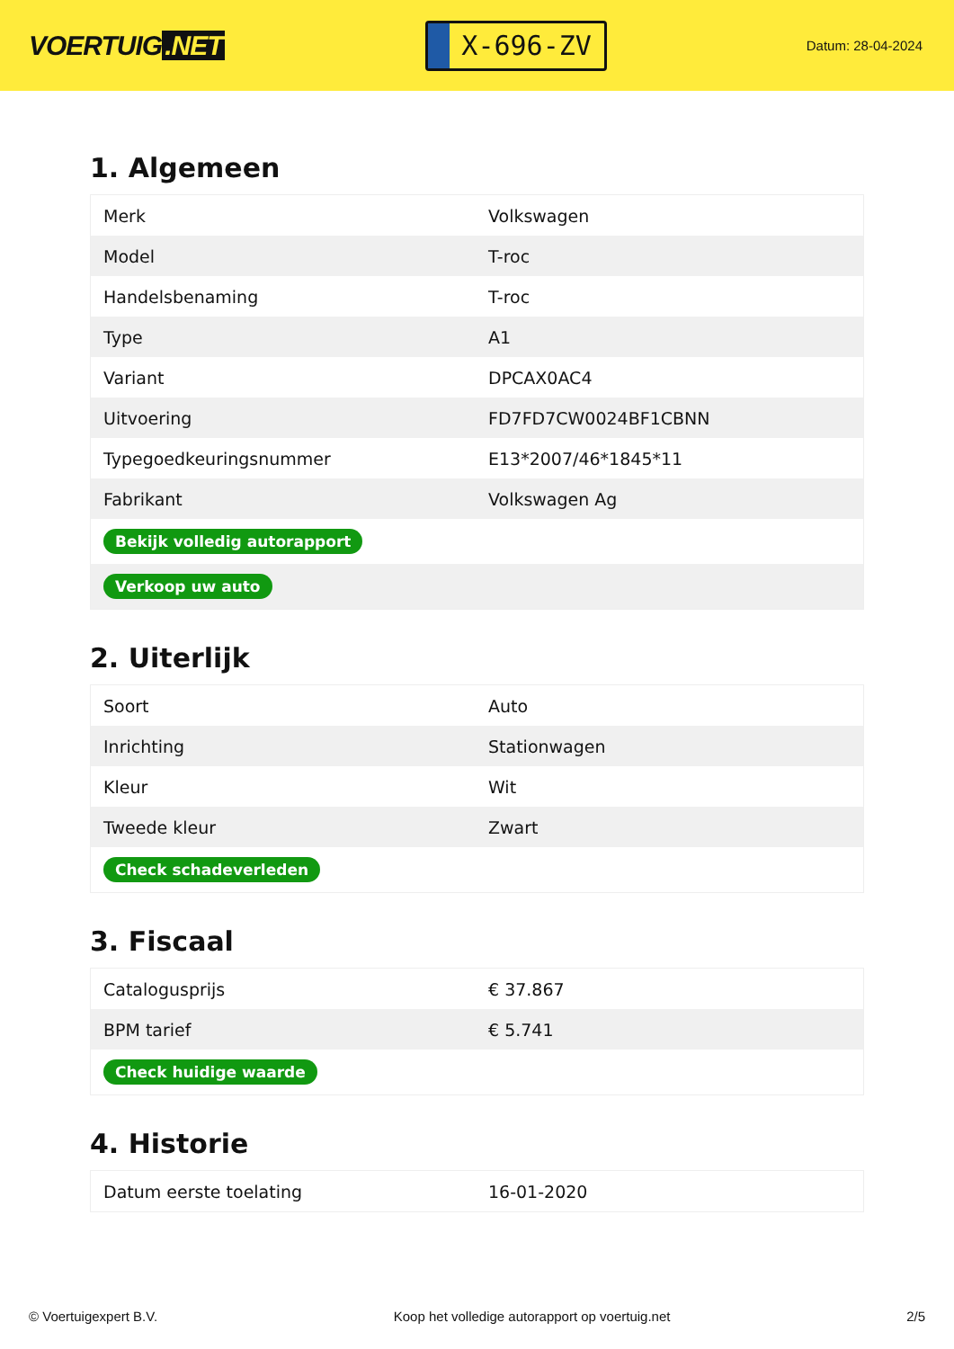VOERTUIG.NET
X-696-ZV
Datum: 28-04-2024
1. Algemeen
| Merk | Volkswagen |
| Model | T-roc |
| Handelsbenaming | T-roc |
| Type | A1 |
| Variant | DPCAX0AC4 |
| Uitvoering | FD7FD7CW0024BF1CBNN |
| Typegoedkeuringsnummer | E13*2007/46*1845*11 |
| Fabrikant | Volkswagen Ag |
| Bekijk volledig autorapport | |
| Verkoop uw auto | |
2. Uiterlijk
| Soort | Auto |
| Inrichting | Stationwagen |
| Kleur | Wit |
| Tweede kleur | Zwart |
| Check schadeverleden | |
3. Fiscaal
| Catalogusprijs | € 37.867 |
| BPM tarief | € 5.741 |
| Check huidige waarde | |
4. Historie
| Datum eerste toelating | 16-01-2020 |
© Voertuigexpert B.V. Koop het volledige autorapport op voertuig.net 2/5